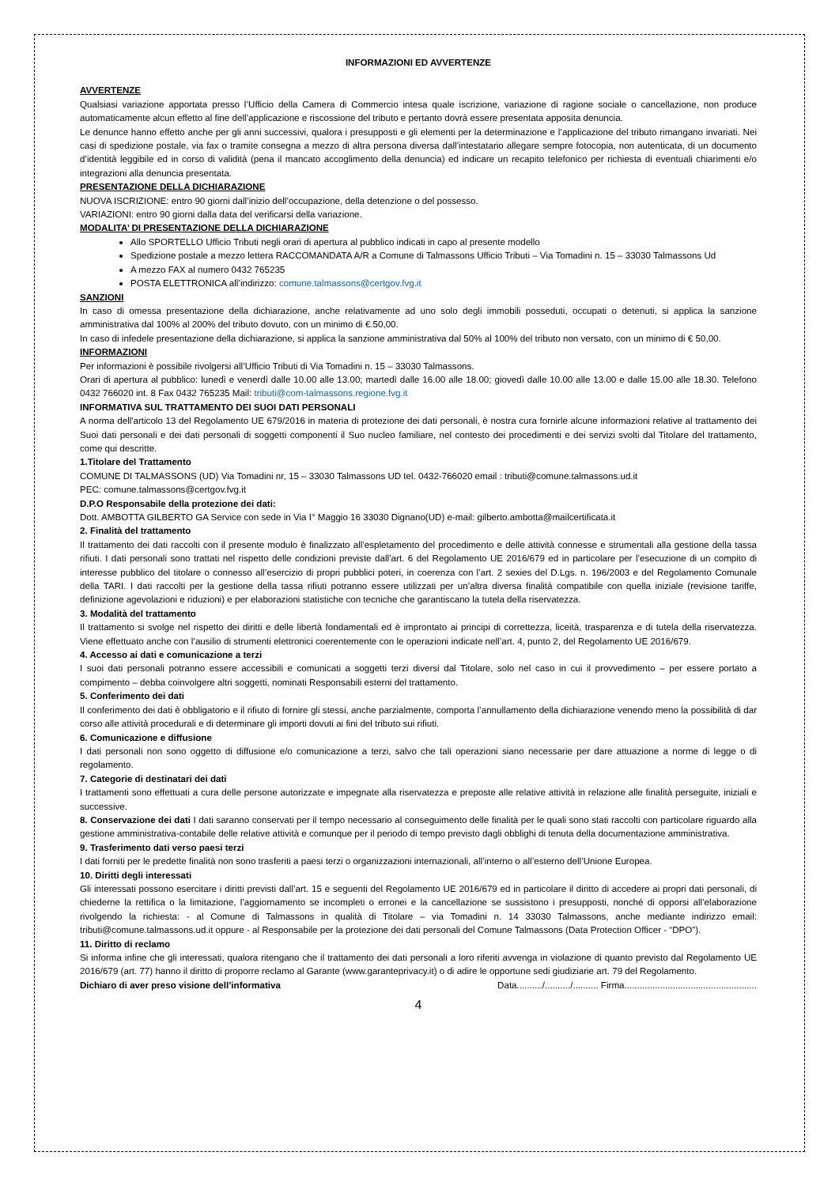INFORMAZIONI ED AVVERTENZE
AVVERTENZE
Qualsiasi variazione apportata presso l’Ufficio della Camera di Commercio intesa quale iscrizione, variazione di ragione sociale o cancellazione, non produce automaticamente alcun effetto al fine dell’applicazione e riscossione del tributo e pertanto dovrà essere presentata apposita denuncia.
Le denunce hanno effetto anche per gli anni successivi, qualora i presupposti e gli elementi per la determinazione e l’applicazione del tributo rimangano invariati. Nei casi di spedizione postale, via fax o tramite consegna a mezzo di altra persona diversa dall’intestatario allegare sempre fotocopia, non autenticata, di un documento d’identità leggibile ed in corso di validità (pena il mancato accoglimento della denuncia) ed indicare un recapito telefonico per richiesta di eventuali chiarimenti e/o integrazioni alla denuncia presentata.
PRESENTAZIONE DELLA DICHIARAZIONE
NUOVA ISCRIZIONE: entro 90 giorni dall’inizio dell’occupazione, della detenzione o del possesso.
VARIAZIONI: entro 90 giorni dalla data del verificarsi della variazione.
MODALITA’ DI PRESENTAZIONE DELLA DICHIARAZIONE
Allo SPORTELLO Ufficio Tributi negli orari di apertura al pubblico indicati in capo al presente modello
Spedizione postale a mezzo lettera RACCOMANDATA A/R a Comune di Talmassons Ufficio Tributi – Via Tomadini n. 15 – 33030 Talmassons Ud
A mezzo FAX al numero 0432 765235
POSTA ELETTRONICA all’indirizzo: comune.talmassons@certgov.fvg.it
SANZIONI
In caso di omessa presentazione della dichiarazione, anche relativamente ad uno solo degli immobili posseduti, occupati o detenuti, si applica la sanzione amministrativa dal 100% al 200% del tributo dovuto, con un minimo di €.50,00.
In caso di infedele presentazione della dichiarazione, si applica la sanzione amministrativa dal 50% al 100% del tributo non versato, con un minimo di € 50,00.
INFORMAZIONI
Per informazioni è possibile rivolgersi all’Ufficio Tributi di Via Tomadini n. 15 – 33030 Talmassons.
Orari di apertura al pubblico: lunedì e venerdì dalle 10.00 alle 13.00; martedì dalle 16.00 alle 18.00; giovedì dalle 10.00 alle 13.00 e dalle 15.00 alle 18.30. Telefono 0432 766020 int. 8 Fax 0432 765235 Mail: tributi@com-talmassons.regione.fvg.it
INFORMATIVA SUL TRATTAMENTO DEI SUOI DATI PERSONALI
A norma dell'articolo 13 del Regolamento UE 679/2016 in materia di protezione dei dati personali, è nostra cura fornirle alcune informazioni relative al trattamento dei Suoi dati personali e dei dati personali di soggetti componenti il Suo nucleo familiare, nel contesto dei procedimenti e dei servizi svolti dal Titolare del trattamento, come qui descritte.
1.Titolare del Trattamento
COMUNE DI TALMASSONS (UD) Via Tomadini nr, 15 – 33030 Talmassons UD tel. 0432-766020 email : tributi@comune.talmassons.ud.it
PEC: comune.talmassons@certgov.fvg.it
D.P.O Responsabile della protezione dei dati:
Dott. AMBOTTA GILBERTO GA Service con sede in Via I° Maggio 16 33030 Dignano(UD) e-mail: gilberto.ambotta@mailcertificata.it
2. Finalità del trattamento
Il trattamento dei dati raccolti con il presente modulo è finalizzato all’espletamento del procedimento e delle attività connesse e strumentali alla gestione della tassa rifiuti. I dati personali sono trattati nel rispetto delle condizioni previste dall’art. 6 del Regolamento UE 2016/679 ed in particolare per l’esecuzione di un compito di interesse pubblico del titolare o connesso all’esercizio di propri pubblici poteri, in coerenza con l’art. 2 sexies del D.Lgs. n. 196/2003 e del Regolamento Comunale della TARI. I dati raccolti per la gestione della tassa rifiuti potranno essere utilizzati per un’altra diversa finalità compatibile con quella iniziale (revisione tariffe, definizione agevolazioni e riduzioni) e per elaborazioni statistiche con tecniche che garantiscano la tutela della riservatezza.
3. Modalità del trattamento
Il trattamento si svolge nel rispetto dei diritti e delle libertà fondamentali ed è improntato ai principi di correttezza, liceità, trasparenza e di tutela della riservatezza. Viene effettuato anche con l’ausilio di strumenti elettronici coerentemente con le operazioni indicate nell’art. 4, punto 2, del Regolamento UE 2016/679.
4. Accesso ai dati e comunicazione a terzi
I suoi dati personali potranno essere accessibili e comunicati a soggetti terzi diversi dal Titolare, solo nel caso in cui il provvedimento – per essere portato a compimento – debba coinvolgere altri soggetti, nominati Responsabili esterni del trattamento.
5. Conferimento dei dati
Il conferimento dei dati è obbligatorio e il rifiuto di fornire gli stessi, anche parzialmente, comporta l’annullamento della dichiarazione venendo meno la possibilità di dar corso alle attività procedurali e di determinare gli importi dovuti ai fini del tributo sui rifiuti.
6. Comunicazione e diffusione
I dati personali non sono oggetto di diffusione e/o comunicazione a terzi, salvo che tali operazioni siano necessarie per dare attuazione a norme di legge o di regolamento.
7. Categorie di destinatari dei dati
I trattamenti sono effettuati a cura delle persone autorizzate e impegnate alla riservatezza e preposte alle relative attività in relazione alle finalità perseguite, iniziali e successive.
8. Conservazione dei dati I dati saranno conservati per il tempo necessario al conseguimento delle finalità per le quali sono stati raccolti con particolare riguardo alla gestione amministrativa-contabile delle relative attività e comunque per il periodo di tempo previsto dagli obblighi di tenuta della documentazione amministrativa.
9. Trasferimento dati verso paesi terzi
I dati forniti per le predette finalità non sono trasferiti a paesi terzi o organizzazioni internazionali, all’interno o all’esterno dell’Unione Europea.
10. Diritti degli interessati
Gli interessati possono esercitare i diritti previsti dall’art. 15 e seguenti del Regolamento UE 2016/679 ed in particolare il diritto di accedere ai propri dati personali, di chiederne la rettifica o la limitazione, l’aggiornamento se incompleti o erronei e la cancellazione se sussistono i presupposti, nonché di opporsi all’elaborazione rivolgendo la richiesta: - al Comune di Talmassons in qualità di Titolare – via Tomadini n. 14 33030 Talmassons, anche mediante indirizzo email: tributi@comune.talmassons.ud.it oppure - al Responsabile per la protezione dei dati personali del Comune Talmassons (Data Protection Officer - “DPO”).
11. Diritto di reclamo
Si informa infine che gli interessati, qualora ritengano che il trattamento dei dati personali a loro riferiti avvenga in violazione di quanto previsto dal Regolamento UE 2016/679 (art. 77) hanno il diritto di proporre reclamo al Garante (www.garanteprivacy.it) o di adire le opportune sedi giudiziarie art. 79 del Regolamento.
Dichiaro di aver preso visione dell’informativa Data........../........../.......... Firma....................................................
4